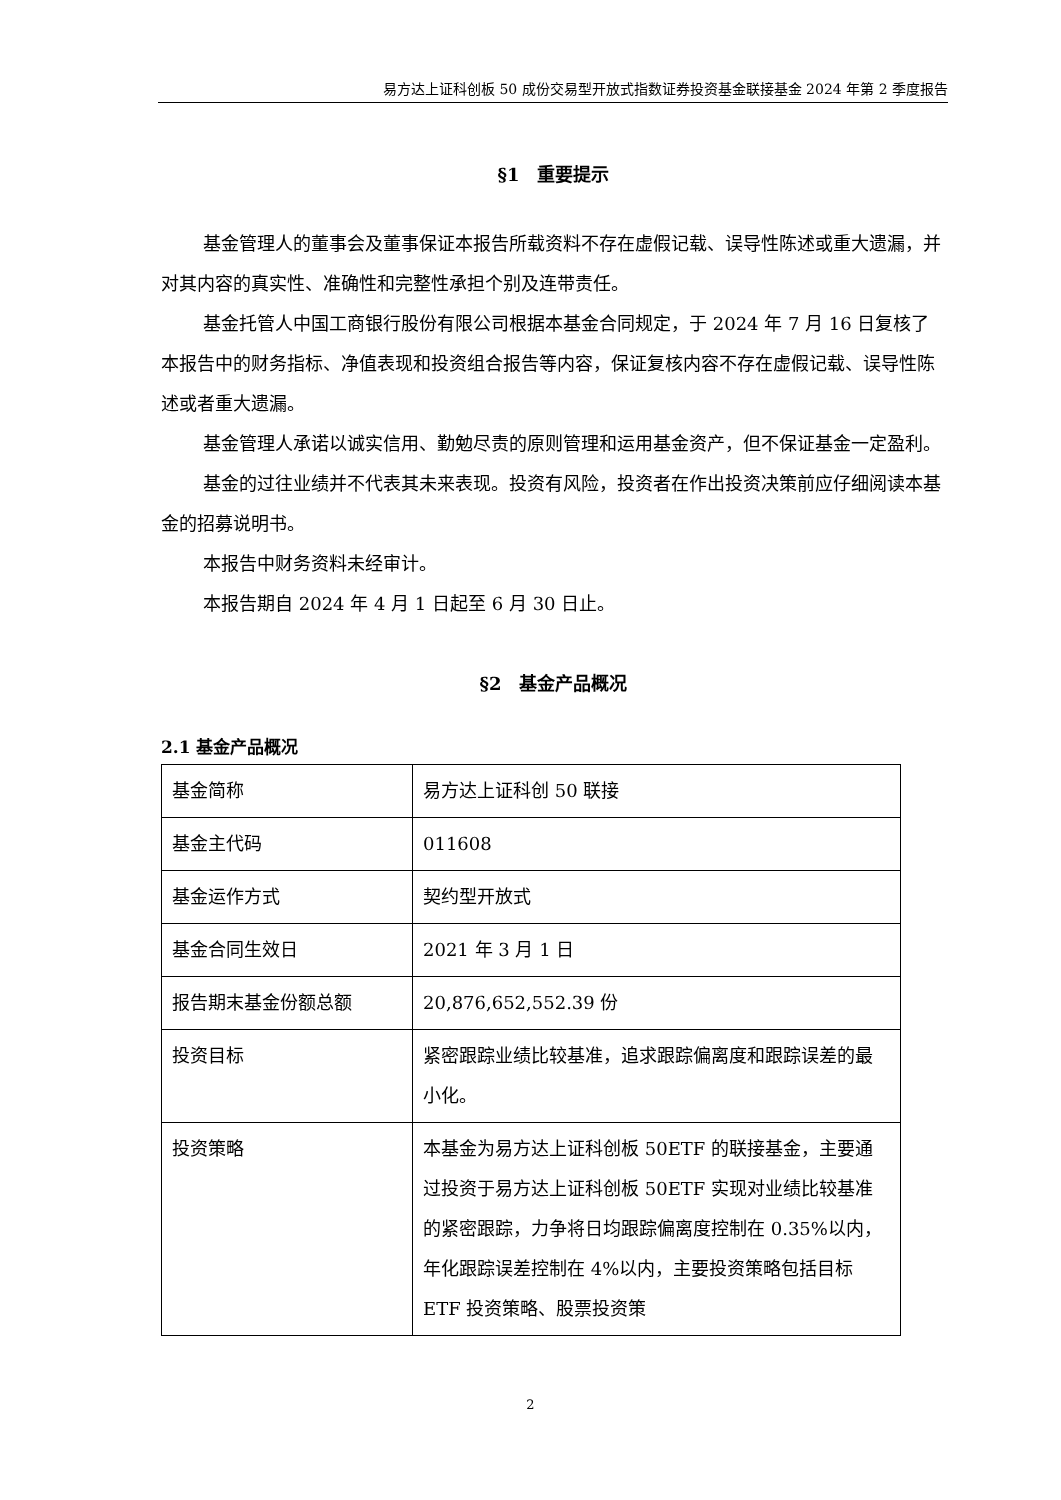易方达上证科创板 50 成份交易型开放式指数证券投资基金联接基金 2024 年第 2 季度报告
§1　重要提示
基金管理人的董事会及董事保证本报告所载资料不存在虚假记载、误导性陈述或重大遗漏，并对其内容的真实性、准确性和完整性承担个别及连带责任。
基金托管人中国工商银行股份有限公司根据本基金合同规定，于 2024 年 7 月 16 日复核了本报告中的财务指标、净值表现和投资组合报告等内容，保证复核内容不存在虚假记载、误导性陈述或者重大遗漏。
基金管理人承诺以诚实信用、勤勉尽责的原则管理和运用基金资产，但不保证基金一定盈利。
基金的过往业绩并不代表其未来表现。投资有风险，投资者在作出投资决策前应仔细阅读本基金的招募说明书。
本报告中财务资料未经审计。
本报告期自 2024 年 4 月 1 日起至 6 月 30 日止。
§2　基金产品概况
2.1 基金产品概况
| 基金简称 | 易方达上证科创 50 联接 |
| 基金主代码 | 011608 |
| 基金运作方式 | 契约型开放式 |
| 基金合同生效日 | 2021 年 3 月 1 日 |
| 报告期末基金份额总额 | 20,876,652,552.39 份 |
| 投资目标 | 紧密跟踪业绩比较基准，追求跟踪偏离度和跟踪误差的最小化。 |
| 投资策略 | 本基金为易方达上证科创板 50ETF 的联接基金，主要通过投资于易方达上证科创板 50ETF 实现对业绩比较基准的紧密跟踪，力争将日均跟踪偏离度控制在 0.35%以内，年化跟踪误差控制在 4%以内，主要投资策略包括目标 ETF 投资策略、股票投资策 |
2